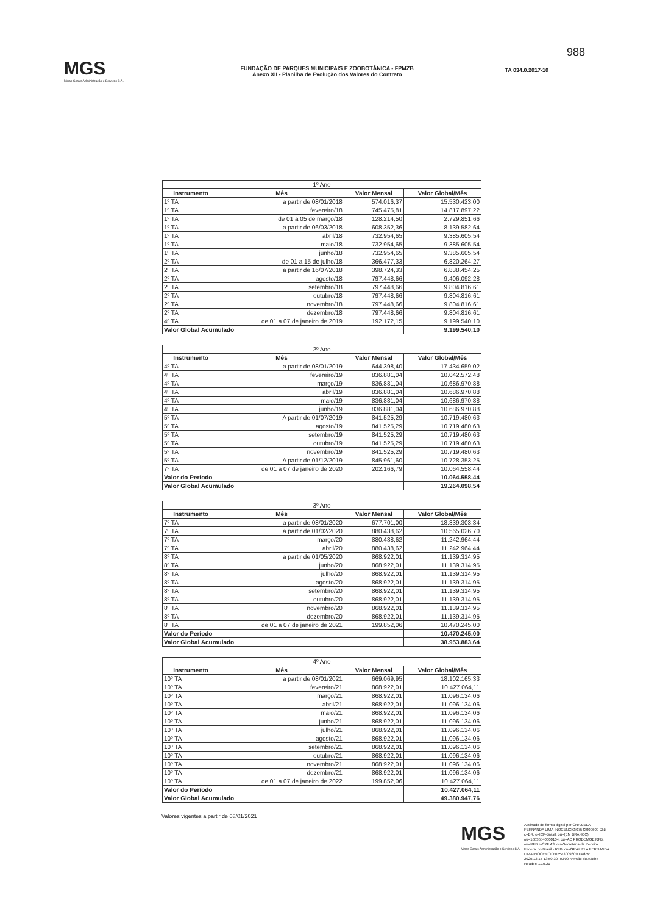MGS
Minas Gerais Administração e Serviços S.A.
FUNDAÇÃO DE PARQUES MUNICIPAIS E ZOOBOTÂNICA - FPMZB
Anexo XII - Planilha de Evolução dos Valores do Contrato
TA 034.0.2017-10
988
| 1º Ano | | | |
| --- | --- | --- | --- |
| Instrumento | Mês | Valor Mensal | Valor Global/Mês |
| 1º TA | a partir de 08/01/2018 | 574.016,37 | 15.530.423,00 |
| 1º TA | fevereiro/18 | 745.475,81 | 14.817.897,22 |
| 1º TA | de 01 a 05 de março/18 | 128.214,50 | 2.729.851,66 |
| 1º TA | a partir de 06/03/2018 | 608.352,36 | 8.139.582,64 |
| 1º TA | abril/18 | 732.954,65 | 9.385.605,54 |
| 1º TA | maio/18 | 732.954,65 | 9.385.605,54 |
| 1º TA | junho/18 | 732.954,65 | 9.385.605,54 |
| 2º TA | de 01 a 15 de julho/18 | 366.477,33 | 6.820.264,27 |
| 2º TA | a partir de 16/07/2018 | 398.724,33 | 6.838.454,25 |
| 2º TA | agosto/18 | 797.448,66 | 9.406.092,28 |
| 2º TA | setembro/18 | 797.448,66 | 9.804.816,61 |
| 2º TA | outubro/18 | 797.448,66 | 9.804.816,61 |
| 2º TA | novembro/18 | 797.448,66 | 9.804.816,61 |
| 2º TA | dezembro/18 | 797.448,66 | 9.804.816,61 |
| 4º TA | de 01 a 07 de janeiro de 2019 | 192.172,15 | 9.199.540,10 |
| Valor Global Acumulado | | | 9.199.540,10 |
| 2º Ano | | | |
| --- | --- | --- | --- |
| Instrumento | Mês | Valor Mensal | Valor Global/Mês |
| 4º TA | a partir de 08/01/2019 | 644.398,40 | 17.434.659,02 |
| 4º TA | fevereiro/19 | 836.881,04 | 10.042.572,48 |
| 4º TA | março/19 | 836.881,04 | 10.686.970,88 |
| 4º TA | abril/19 | 836.881,04 | 10.686.970,88 |
| 4º TA | maio/19 | 836.881,04 | 10.686.970,88 |
| 4º TA | junho/19 | 836.881,04 | 10.686.970,88 |
| 5º TA | A partir de 01/07/2019 | 841.525,29 | 10.719.480,63 |
| 5º TA | agosto/19 | 841.525,29 | 10.719.480,63 |
| 5º TA | setembro/19 | 841.525,29 | 10.719.480,63 |
| 5º TA | outubro/19 | 841.525,29 | 10.719.480,63 |
| 5º TA | novembro/19 | 841.525,29 | 10.719.480,63 |
| 5º TA | A partir de 01/12/2019 | 845.961,60 | 10.728.353,25 |
| 7º TA | de 01 a 07 de janeiro de 2020 | 202.166,79 | 10.064.558,44 |
| Valor do Período | | | 10.064.558,44 |
| Valor Global Acumulado | | | 19.264.098,54 |
| 3º Ano | | | |
| --- | --- | --- | --- |
| Instrumento | Mês | Valor Mensal | Valor Global/Mês |
| 7º TA | a partir de 08/01/2020 | 677.701,00 | 18.339.303,34 |
| 7º TA | a partir de 01/02/2020 | 880.438,62 | 10.565.026,70 |
| 7º TA | março/20 | 880.438,62 | 11.242.964,44 |
| 7º TA | abril/20 | 880.438,62 | 11.242.964,44 |
| 8º TA | a partir de 01/05/2020 | 868.922,01 | 11.139.314,95 |
| 8º TA | junho/20 | 868.922,01 | 11.139.314,95 |
| 8º TA | julho/20 | 868.922,01 | 11.139.314,95 |
| 8º TA | agosto/20 | 868.922,01 | 11.139.314,95 |
| 8º TA | setembro/20 | 868.922,01 | 11.139.314,95 |
| 8º TA | outubro/20 | 868.922,01 | 11.139.314,95 |
| 8º TA | novembro/20 | 868.922,01 | 11.139.314,95 |
| 8º TA | dezembro/20 | 868.922,01 | 11.139.314,95 |
| 8º TA | de 01 a 07 de janeiro de 2021 | 199.852,06 | 10.470.245,00 |
| Valor do Período | | | 10.470.245,00 |
| Valor Global Acumulado | | | 38.953.883,64 |
| 4º Ano | | | |
| --- | --- | --- | --- |
| Instrumento | Mês | Valor Mensal | Valor Global/Mês |
| 10º TA | a partir de 08/01/2021 | 669.069,95 | 18.102.165,33 |
| 10º TA | fevereiro/21 | 868.922,01 | 10.427.064,11 |
| 10º TA | março/21 | 868.922,01 | 11.096.134,06 |
| 10º TA | abril/21 | 868.922,01 | 11.096.134,06 |
| 10º TA | maio/21 | 868.922,01 | 11.096.134,06 |
| 10º TA | junho/21 | 868.922,01 | 11.096.134,06 |
| 10º TA | julho/21 | 868.922,01 | 11.096.134,06 |
| 10º TA | agosto/21 | 868.922,01 | 11.096.134,06 |
| 10º TA | setembro/21 | 868.922,01 | 11.096.134,06 |
| 10º TA | outubro/21 | 868.922,01 | 11.096.134,06 |
| 10º TA | novembro/21 | 868.922,01 | 11.096.134,06 |
| 10º TA | dezembro/21 | 868.922,01 | 11.096.134,06 |
| 10º TA | de 01 a 07 de janeiro de 2022 | 199.852,06 | 10.427.064,11 |
| Valor do Período | | | 10.427.064,11 |
| Valor Global Acumulado | | | 49.380.947,76 |
Valores vigentes a partir de 08/01/2021
MGS
Minas Gerais Administração e Serviços S.A.
Assinado de forma digital por GRAZIELA FERNANDA LIMA INOCENCIO:07543009609 DN: c=BR, o=ICP-Brasil, ou=(EM BRANCO), ou=16636540000104, ou=AC PRODEMGE RFB, ou=RFB e-CPF A3, ou=Secretaria da Receita Federal do Brasil - RFB, cn=GRAZIELA FERNANDA LIMA INOCENCIO:07543009609 Dados: 2020.12.17 13:50:30 -03'00' Versão do Adobe Reader: 11.0.21